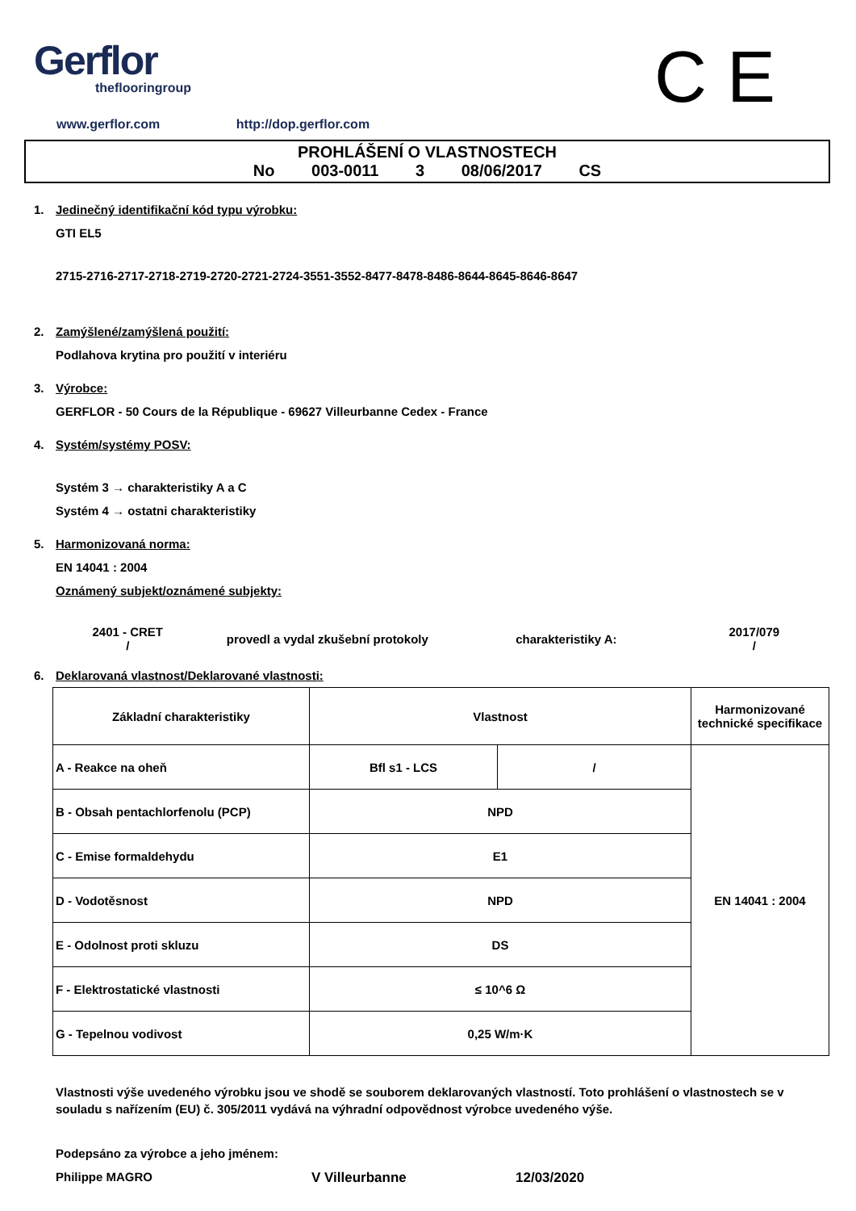Gerflor
theflooringroup
C E
www.gerflor.com http://dop.gerflor.com
PROHLÁŠENÍ O VLASTNOSTECH
No 003-0011 3 08/06/2017 CS
1. Jedinečný identifikační kód typu výrobku:
GTI EL5
2715-2716-2717-2718-2719-2720-2721-2724-3551-3552-8477-8478-8486-8644-8645-8646-8647
2. Zamýšlené/zamýšlená použití:
Podlahova krytina pro použití v interiéru
3. Výrobce:
GERFLOR - 50 Cours de la République - 69627 Villeurbanne Cedex - France
4. Systém/systémy POSV:
Systém 3 → charakteristiky A a C
Systém 4 → ostatni charakteristiky
5. Harmonizovaná norma:
EN 14041 : 2004
Oznámený subjekt/oznámené subjekty:
2401 - CRET
/
provedl a vydal zkušební protokoly charakteristiky A:
2017/079
/
6. Deklarovaná vlastnost/Deklarované vlastnosti:
| Základní charakteristiky | Vlastnost | | Harmonizované technické specifikace |
| --- | --- | --- | --- |
| A - Reakce na oheň | Bfl s1 - LCS | / | EN 14041 : 2004 |
| B - Obsah pentachlorfenolu (PCP) | NPD | | |
| C - Emise formaldehydu | E1 | | |
| D - Vodotěsnost | NPD | | |
| E - Odolnost proti skluzu | DS | | |
| F - Elektrostatické vlastnosti | ≤ 10^6 Ω | | |
| G - Tepelnou vodivost | 0,25 W/m·K | | |
Vlastnosti výše uvedeného výrobku jsou ve shodě se souborem deklarovaných vlastností. Toto prohlášení o vlastnostech se v souladu s nařízením (EU) č. 305/2011 vydává na výhradní odpovědnost výrobce uvedeného výše.
Podepsáno za výrobce a jeho jménem:
Philippe MAGRO V Villeurbanne 12/03/2020